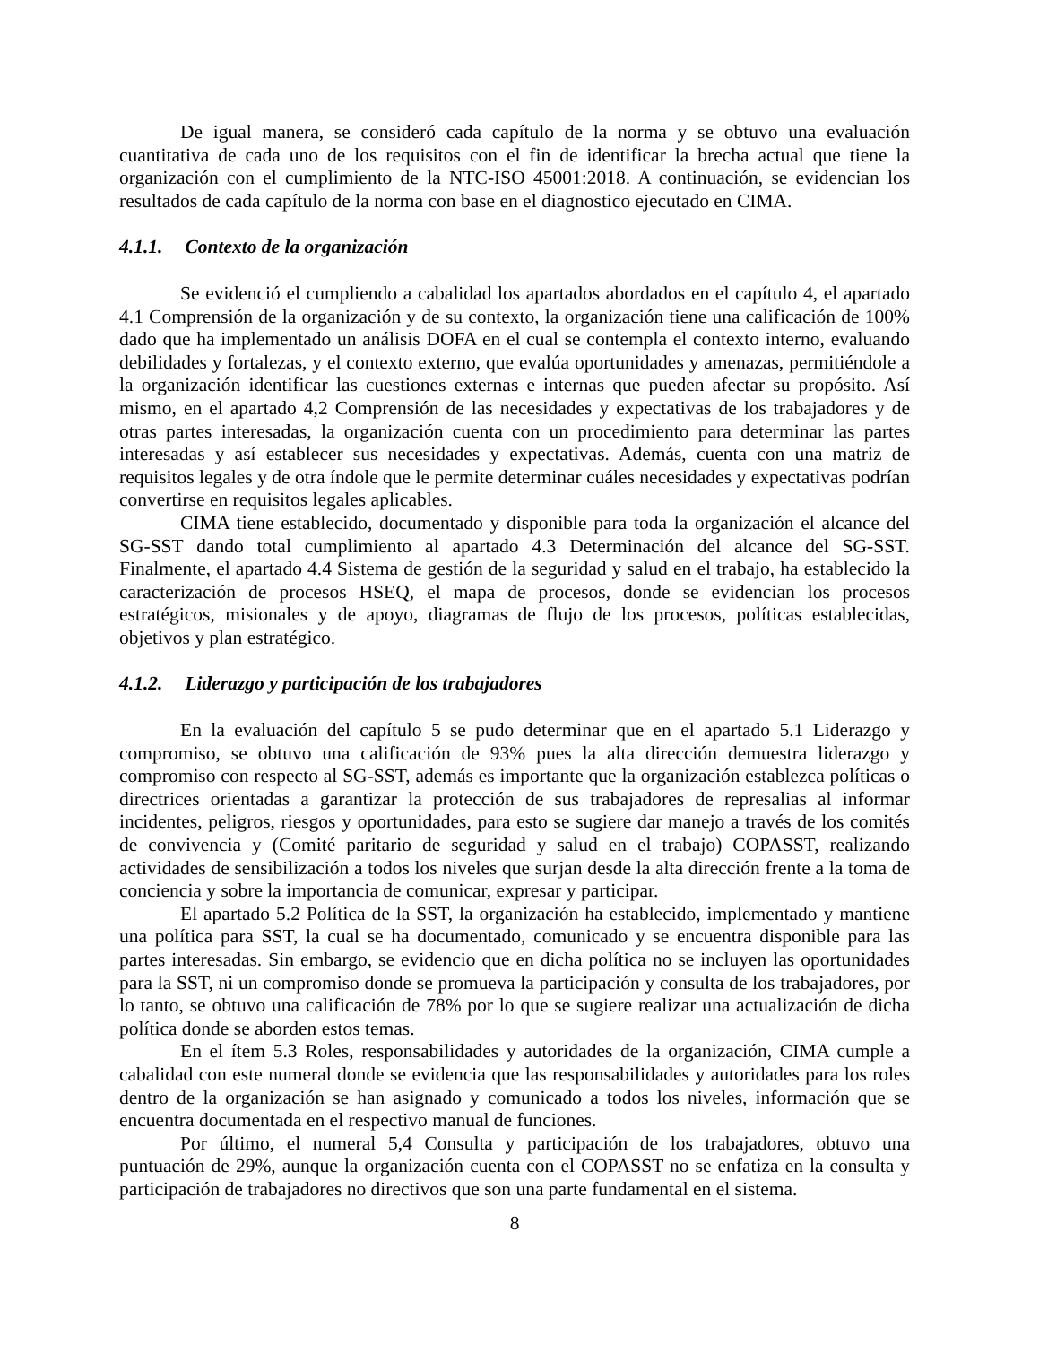De igual manera, se consideró cada capítulo de la norma y se obtuvo una evaluación cuantitativa de cada uno de los requisitos con el fin de identificar la brecha actual que tiene la organización con el cumplimiento de la NTC-ISO 45001:2018. A continuación, se evidencian los resultados de cada capítulo de la norma con base en el diagnostico ejecutado en CIMA.
4.1.1. Contexto de la organización
Se evidenció el cumpliendo a cabalidad los apartados abordados en el capítulo 4, el apartado 4.1 Comprensión de la organización y de su contexto, la organización tiene una calificación de 100% dado que ha implementado un análisis DOFA en el cual se contempla el contexto interno, evaluando debilidades y fortalezas, y el contexto externo, que evalúa oportunidades y amenazas, permitiéndole a la organización identificar las cuestiones externas e internas que pueden afectar su propósito. Así mismo, en el apartado 4,2 Comprensión de las necesidades y expectativas de los trabajadores y de otras partes interesadas, la organización cuenta con un procedimiento para determinar las partes interesadas y así establecer sus necesidades y expectativas. Además, cuenta con una matriz de requisitos legales y de otra índole que le permite determinar cuáles necesidades y expectativas podrían convertirse en requisitos legales aplicables.
CIMA tiene establecido, documentado y disponible para toda la organización el alcance del SG-SST dando total cumplimiento al apartado 4.3 Determinación del alcance del SG-SST. Finalmente, el apartado 4.4 Sistema de gestión de la seguridad y salud en el trabajo, ha establecido la caracterización de procesos HSEQ, el mapa de procesos, donde se evidencian los procesos estratégicos, misionales y de apoyo, diagramas de flujo de los procesos, políticas establecidas, objetivos y plan estratégico.
4.1.2. Liderazgo y participación de los trabajadores
En la evaluación del capítulo 5 se pudo determinar que en el apartado 5.1 Liderazgo y compromiso, se obtuvo una calificación de 93% pues la alta dirección demuestra liderazgo y compromiso con respecto al SG-SST, además es importante que la organización establezca políticas o directrices orientadas a garantizar la protección de sus trabajadores de represalias al informar incidentes, peligros, riesgos y oportunidades, para esto se sugiere dar manejo a través de los comités de convivencia y (Comité paritario de seguridad y salud en el trabajo) COPASST, realizando actividades de sensibilización a todos los niveles que surjan desde la alta dirección frente a la toma de conciencia y sobre la importancia de comunicar, expresar y participar.
El apartado 5.2 Política de la SST, la organización ha establecido, implementado y mantiene una política para SST, la cual se ha documentado, comunicado y se encuentra disponible para las partes interesadas. Sin embargo, se evidencio que en dicha política no se incluyen las oportunidades para la SST, ni un compromiso donde se promueva la participación y consulta de los trabajadores, por lo tanto, se obtuvo una calificación de 78% por lo que se sugiere realizar una actualización de dicha política donde se aborden estos temas.
En el ítem 5.3 Roles, responsabilidades y autoridades de la organización, CIMA cumple a cabalidad con este numeral donde se evidencia que las responsabilidades y autoridades para los roles dentro de la organización se han asignado y comunicado a todos los niveles, información que se encuentra documentada en el respectivo manual de funciones.
Por último, el numeral 5,4 Consulta y participación de los trabajadores, obtuvo una puntuación de 29%, aunque la organización cuenta con el COPASST no se enfatiza en la consulta y participación de trabajadores no directivos que son una parte fundamental en el sistema.
8